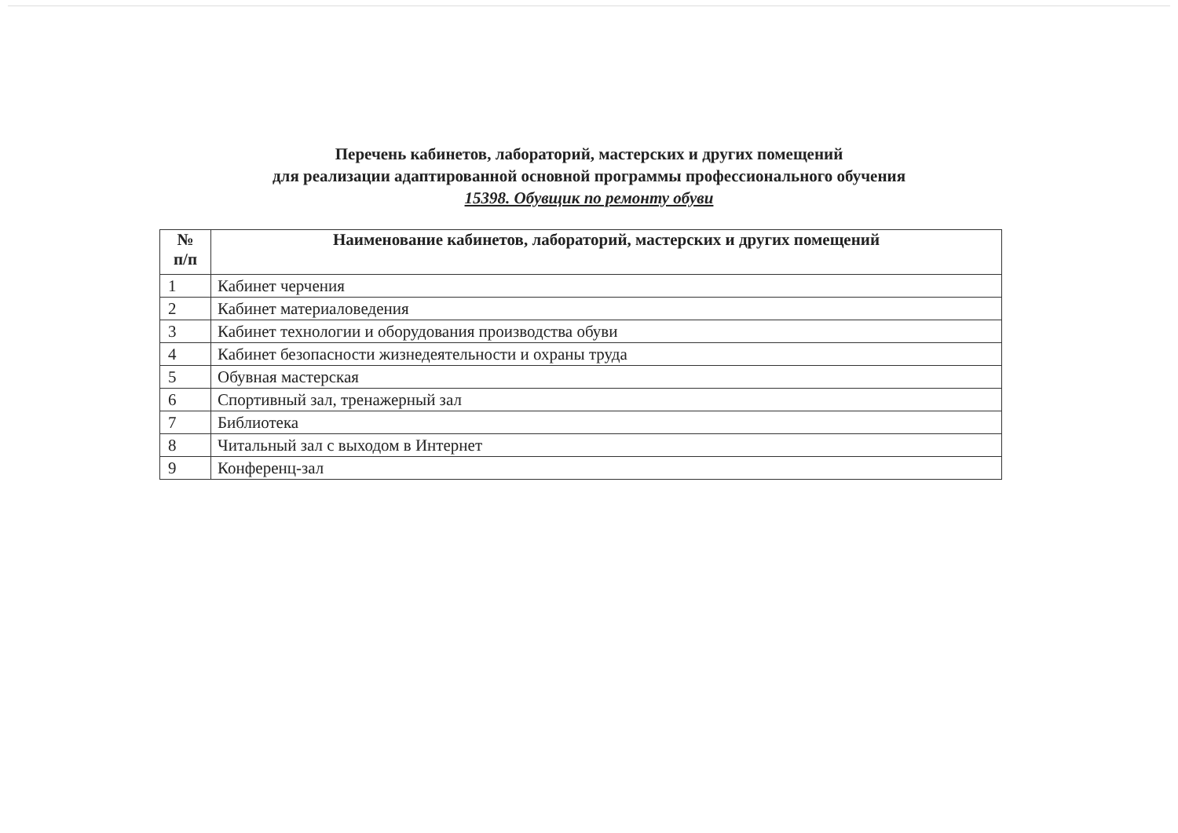Перечень кабинетов, лабораторий, мастерских и других помещений
для реализации адаптированной основной программы профессионального обучения
15398. Обувщик по ремонту обуви
| № п/п | Наименование кабинетов, лабораторий, мастерских и других помещений |
| --- | --- |
| 1 | Кабинет черчения |
| 2 | Кабинет материаловедения |
| 3 | Кабинет технологии и оборудования производства обуви |
| 4 | Кабинет безопасности жизнедеятельности и охраны труда |
| 5 | Обувная мастерская |
| 6 | Спортивный зал, тренажерный зал |
| 7 | Библиотека |
| 8 | Читальный зал с выходом в Интернет |
| 9 | Конференц-зал |